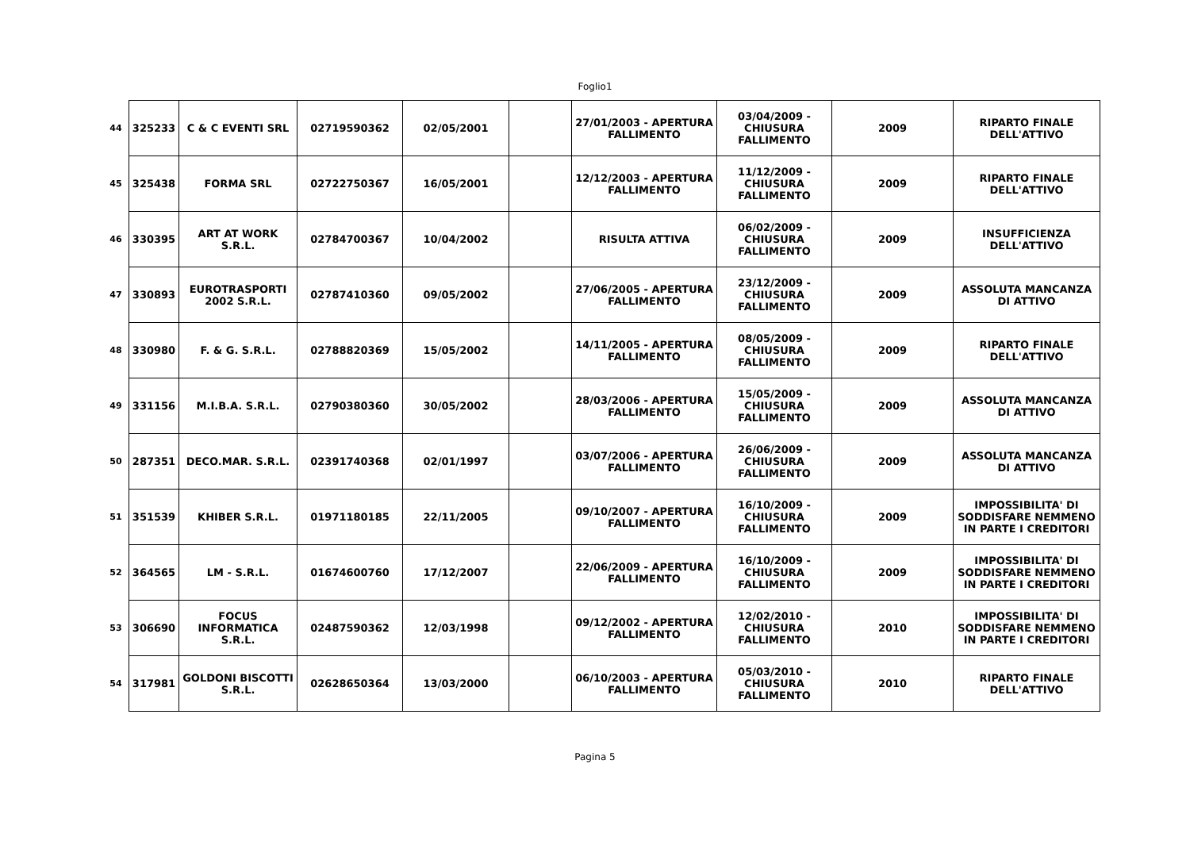Foglio1
| 44 | 325233 | C & C EVENTI SRL | 02719590362 | 02/05/2001 | | 27/01/2003 - APERTURA FALLIMENTO | 03/04/2009 - CHIUSURA FALLIMENTO | 2009 | RIPARTO FINALE DELL'ATTIVO |
| 45 | 325438 | FORMA SRL | 02722750367 | 16/05/2001 | | 12/12/2003 - APERTURA FALLIMENTO | 11/12/2009 - CHIUSURA FALLIMENTO | 2009 | RIPARTO FINALE DELL'ATTIVO |
| 46 | 330395 | ART AT WORK S.R.L. | 02784700367 | 10/04/2002 | | RISULTA ATTIVA | 06/02/2009 - CHIUSURA FALLIMENTO | 2009 | INSUFFICIENZA DELL'ATTIVO |
| 47 | 330893 | EUROTRASPORTI 2002 S.R.L. | 02787410360 | 09/05/2002 | | 27/06/2005 - APERTURA FALLIMENTO | 23/12/2009 - CHIUSURA FALLIMENTO | 2009 | ASSOLUTA MANCANZA DI ATTIVO |
| 48 | 330980 | F. & G. S.R.L. | 02788820369 | 15/05/2002 | | 14/11/2005 - APERTURA FALLIMENTO | 08/05/2009 - CHIUSURA FALLIMENTO | 2009 | RIPARTO FINALE DELL'ATTIVO |
| 49 | 331156 | M.I.B.A. S.R.L. | 02790380360 | 30/05/2002 | | 28/03/2006 - APERTURA FALLIMENTO | 15/05/2009 - CHIUSURA FALLIMENTO | 2009 | ASSOLUTA MANCANZA DI ATTIVO |
| 50 | 287351 | DECO.MAR. S.R.L. | 02391740368 | 02/01/1997 | | 03/07/2006 - APERTURA FALLIMENTO | 26/06/2009 - CHIUSURA FALLIMENTO | 2009 | ASSOLUTA MANCANZA DI ATTIVO |
| 51 | 351539 | KHIBER S.R.L. | 01971180185 | 22/11/2005 | | 09/10/2007 - APERTURA FALLIMENTO | 16/10/2009 - CHIUSURA FALLIMENTO | 2009 | IMPOSSIBILITA' DI SODDISFARE NEMMENO IN PARTE I CREDITORI |
| 52 | 364565 | LM - S.R.L. | 01674600760 | 17/12/2007 | | 22/06/2009 - APERTURA FALLIMENTO | 16/10/2009 - CHIUSURA FALLIMENTO | 2009 | IMPOSSIBILITA' DI SODDISFARE NEMMENO IN PARTE I CREDITORI |
| 53 | 306690 | FOCUS INFORMATICA S.R.L. | 02487590362 | 12/03/1998 | | 09/12/2002 - APERTURA FALLIMENTO | 12/02/2010 - CHIUSURA FALLIMENTO | 2010 | IMPOSSIBILITA' DI SODDISFARE NEMMENO IN PARTE I CREDITORI |
| 54 | 317981 | GOLDONI BISCOTTI S.R.L. | 02628650364 | 13/03/2000 | | 06/10/2003 - APERTURA FALLIMENTO | 05/03/2010 - CHIUSURA FALLIMENTO | 2010 | RIPARTO FINALE DELL'ATTIVO |
Pagina 5